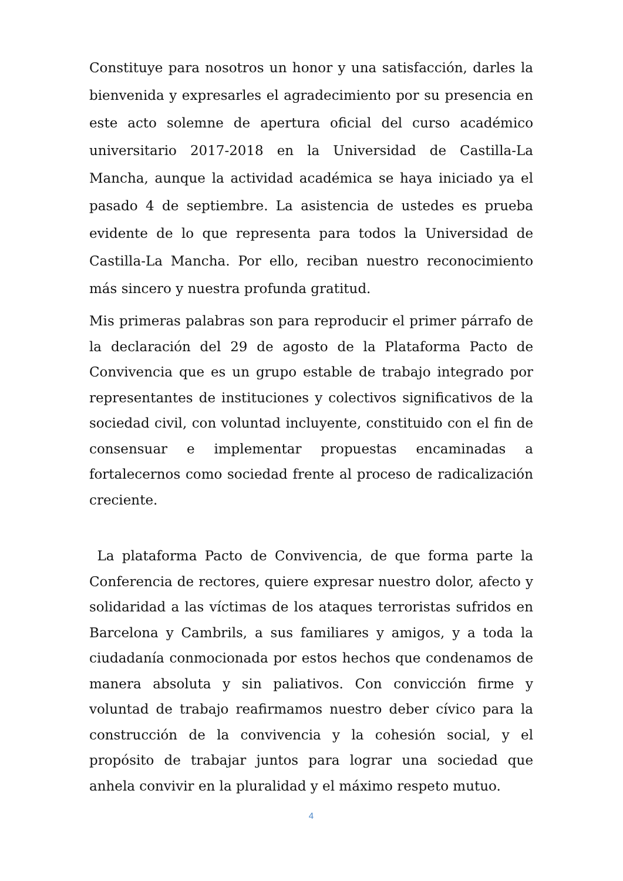Constituye para nosotros un honor y una satisfacción, darles la bienvenida y expresarles el agradecimiento por su presencia en este acto solemne de apertura oficial del curso académico universitario 2017-2018 en la Universidad de Castilla-La Mancha, aunque la actividad académica se haya iniciado ya el pasado 4 de septiembre. La asistencia de ustedes es prueba evidente de lo que representa para todos la Universidad de Castilla-La Mancha. Por ello, reciban nuestro reconocimiento más sincero y nuestra profunda gratitud.
Mis primeras palabras son para reproducir el primer párrafo de la declaración del 29 de agosto de la Plataforma Pacto de Convivencia que es un grupo estable de trabajo integrado por representantes de instituciones y colectivos significativos de la sociedad civil, con voluntad incluyente, constituido con el fin de consensuar e implementar propuestas encaminadas a fortalecernos como sociedad frente al proceso de radicalización creciente.
La plataforma Pacto de Convivencia, de que forma parte la Conferencia de rectores, quiere expresar nuestro dolor, afecto y solidaridad a las víctimas de los ataques terroristas sufridos en Barcelona y Cambrils, a sus familiares y amigos, y a toda la ciudadanía conmocionada por estos hechos que condenamos de manera absoluta y sin paliativos. Con convicción firme y voluntad de trabajo reafirmamos nuestro deber cívico para la construcción de la convivencia y la cohesión social, y el propósito de trabajar juntos para lograr una sociedad que anhela convivir en la pluralidad y el máximo respeto mutuo.
4